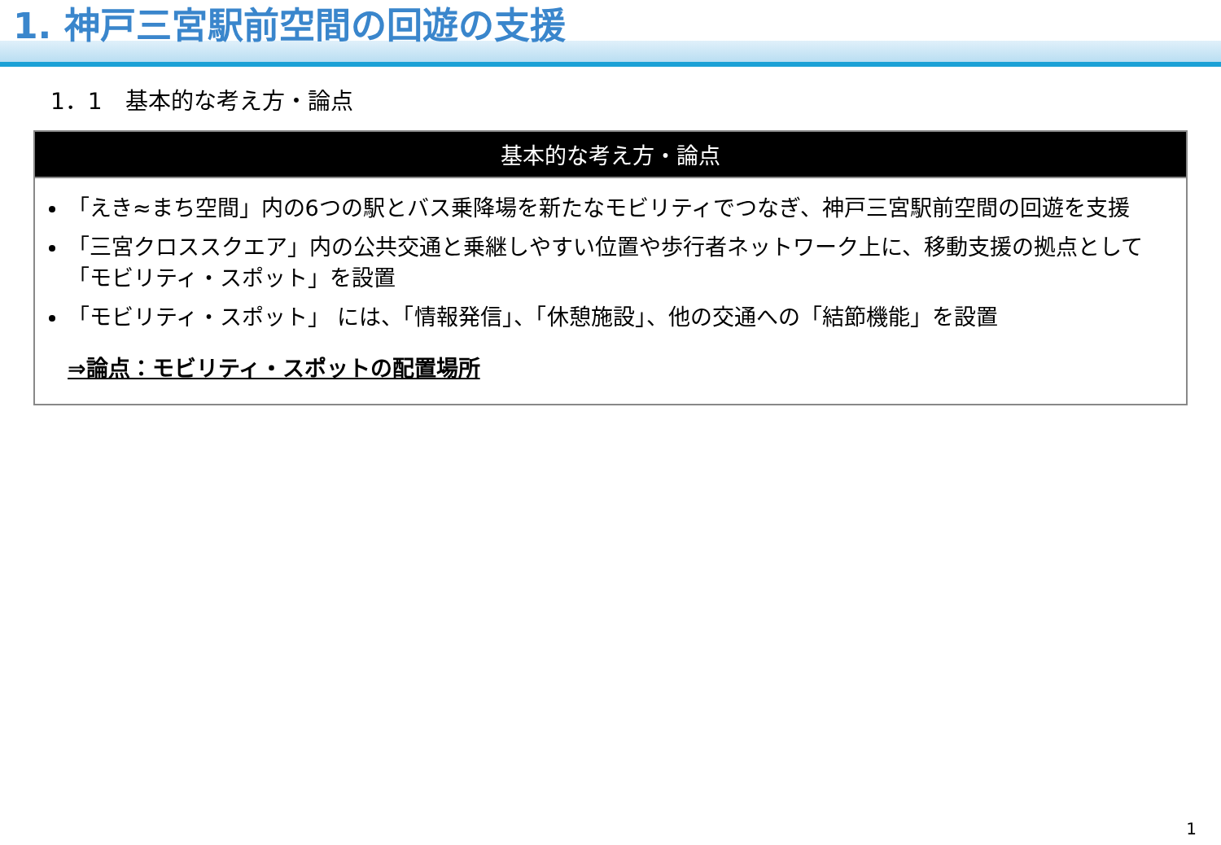1. 神戸三宮駅前空間の回遊の支援
1．1　基本的な考え方・論点
基本的な考え方・論点
「えき≈まち空間」内の6つの駅とバス乗降場を新たなモビリティでつなぎ、神戸三宮駅前空間の回遊を支援
「三宮クロススクエア」内の公共交通と乗継しやすい位置や歩行者ネットワーク上に、移動支援の拠点として「モビリティ・スポット」を設置
「モビリティ・スポット」 には、「情報発信」、「休憩施設」、他の交通への「結節機能」を設置
⇒論点：モビリティ・スポットの配置場所
1